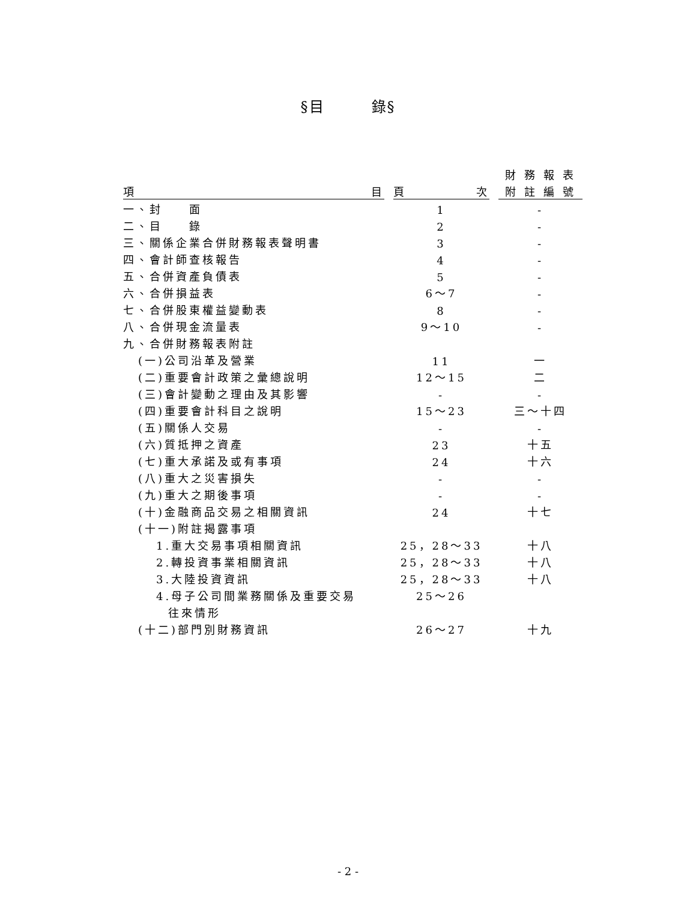§目　　　錄§
| | | | | 財 務 報 表 |
| 項 目 | | 頁 次 | | 附 註 編 號 |
| 一、封 面 | | 1 | | - |
| 二、目 錄 | | 2 | | - |
| 三、關係企業合併財務報表聲明書 | | 3 | | - |
| 四、會計師查核報告 | | 4 | | - |
| 五、合併資產負債表 | | 5 | | - |
| 六、合併損益表 | | 6～7 | | - |
| 七、合併股東權益變動表 | | 8 | | - |
| 八、合併現金流量表 | | 9～10 | | - |
| 九、合併財務報表附註 | | | | |
| (一)公司沿革及營業 | | 11 | | 一 |
| (二)重要會計政策之彙總說明 | | 12～15 | | 二 |
| (三)會計變動之理由及其影響 | | - | | - |
| (四)重要會計科目之說明 | | 15～23 | | 三～十四 |
| (五)關係人交易 | | - | | - |
| (六)質抵押之資產 | | 23 | | 十五 |
| (七)重大承諾及或有事項 | | 24 | | 十六 |
| (八)重大之災害損失 | | - | | - |
| (九)重大之期後事項 | | - | | - |
| (十)金融商品交易之相關資訊 | | 24 | | 十七 |
| (十一)附註揭露事項 | | | | |
| 1.重大交易事項相關資訊 | | 25，28～33 | | 十八 |
| 2.轉投資事業相關資訊 | | 25，28～33 | | 十八 |
| 3.大陸投資資訊 | | 25，28～33 | | 十八 |
| 4.母子公司間業務關係及重要交易 | | 25～26 | | |
| 往來情形 | | | | |
| (十二)部門別財務資訊 | | 26～27 | | 十九 |
- 2 -